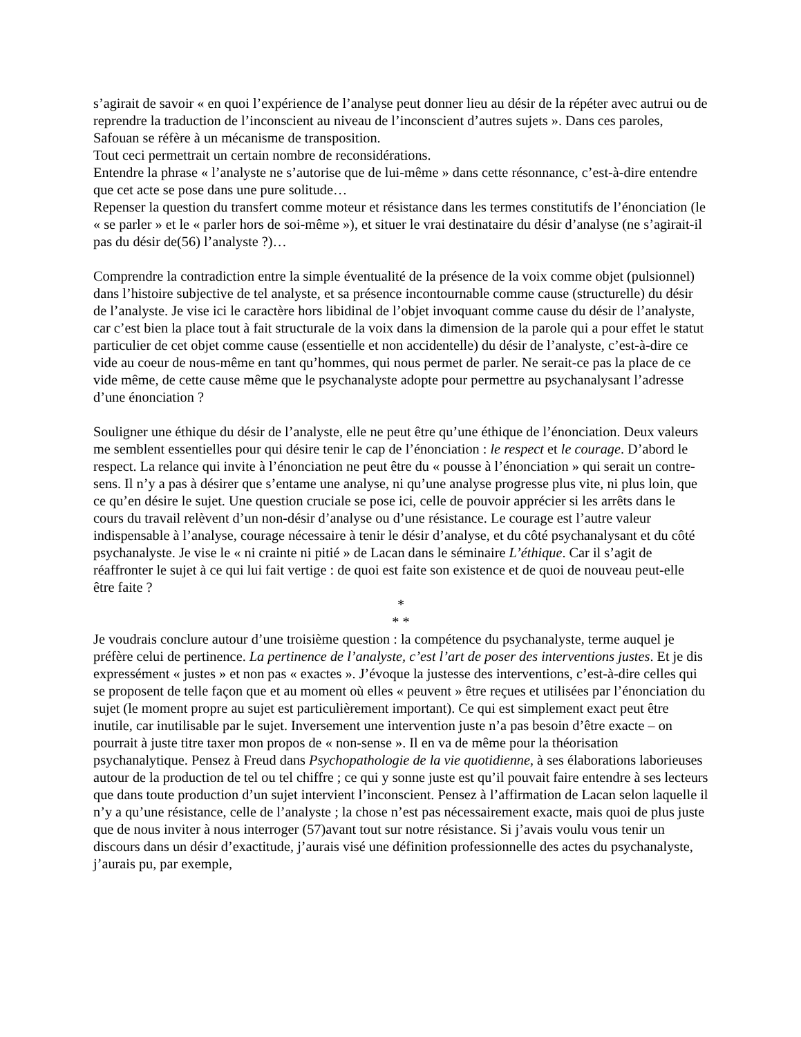s’agirait de savoir « en quoi l’expérience de l’analyse peut donner lieu au désir de la répéter avec autrui ou de reprendre la traduction de l’inconscient au niveau de l’inconscient d’autres sujets ». Dans ces paroles, Safouan se réfère à un mécanisme de transposition.
Tout ceci permettrait un certain nombre de reconsidérations.
Entendre la phrase « l’analyste ne s’autorise que de lui-même » dans cette résonnance, c’est-à-dire entendre que cet acte se pose dans une pure solitude…
Repenser la question du transfert comme moteur et résistance dans les termes constitutifs de l’énonciation (le « se parler » et le « parler hors de soi-même »), et situer le vrai destinataire du désir d’analyse (ne s’agirait-il pas du désir de(56) l’analyste ?)…
Comprendre la contradiction entre la simple éventualité de la présence de la voix comme objet (pulsionnel) dans l’histoire subjective de tel analyste, et sa présence incontournable comme cause (structurelle) du désir de l’analyste. Je vise ici le caractère hors libidinal de l’objet invoquant comme cause du désir de l’analyste, car c’est bien la place tout à fait structurale de la voix dans la dimension de la parole qui a pour effet le statut particulier de cet objet comme cause (essentielle et non accidentelle) du désir de l’analyste, c’est-à-dire ce vide au coeur de nous-même en tant qu’hommes, qui nous permet de parler. Ne serait-ce pas la place de ce vide même, de cette cause même que le psychanalyste adopte pour permettre au psychanalysant l’adresse d’une énonciation ?
Souligner une éthique du désir de l’analyste, elle ne peut être qu’une éthique de l’énonciation. Deux valeurs me semblent essentielles pour qui désire tenir le cap de l’énonciation : le respect et le courage. D’abord le respect. La relance qui invite à l’énonciation ne peut être du « pousse à l’énonciation » qui serait un contre-sens. Il n’y a pas à désirer que s’entame une analyse, ni qu’une analyse progresse plus vite, ni plus loin, que ce qu’en désire le sujet. Une question cruciale se pose ici, celle de pouvoir apprécier si les arrêts dans le cours du travail relèvent d’un non-désir d’analyse ou d’une résistance. Le courage est l’autre valeur indispensable à l’analyse, courage nécessaire à tenir le désir d’analyse, et du côté psychanalysant et du côté psychanalyste. Je vise le « ni crainte ni pitié » de Lacan dans le séminaire L’éthique. Car il s’agit de réaffronter le sujet à ce qui lui fait vertige : de quoi est faite son existence et de quoi de nouveau peut-elle être faite ?
*
* *
Je voudrais conclure autour d’une troisième question : la compétence du psychanalyste, terme auquel je préfère celui de pertinence. La pertinence de l’analyste, c’est l’art de poser des interventions justes. Et je dis expressément « justes » et non pas « exactes ». J’évoque la justesse des interventions, c’est-à-dire celles qui se proposent de telle façon que et au moment où elles « peuvent » être reçues et utilisées par l’énonciation du sujet (le moment propre au sujet est particulièrement important). Ce qui est simplement exact peut être inutile, car inutilisable par le sujet. Inversement une intervention juste n’a pas besoin d’être exacte – on pourrait à juste titre taxer mon propos de « non-sense ». Il en va de même pour la théorisation psychanalytique. Pensez à Freud dans Psychopathologie de la vie quotidienne, à ses élaborations laborieuses autour de la production de tel ou tel chiffre ; ce qui y sonne juste est qu’il pouvait faire entendre à ses lecteurs que dans toute production d’un sujet intervient l’inconscient. Pensez à l’affirmation de Lacan selon laquelle il n’y a qu’une résistance, celle de l’analyste ; la chose n’est pas nécessairement exacte, mais quoi de plus juste que de nous inviter à nous interroger (57)avant tout sur notre résistance. Si j’avais voulu vous tenir un discours dans un désir d’exactitude, j’aurais visé une définition professionnelle des actes du psychanalyste, j’aurais pu, par exemple,